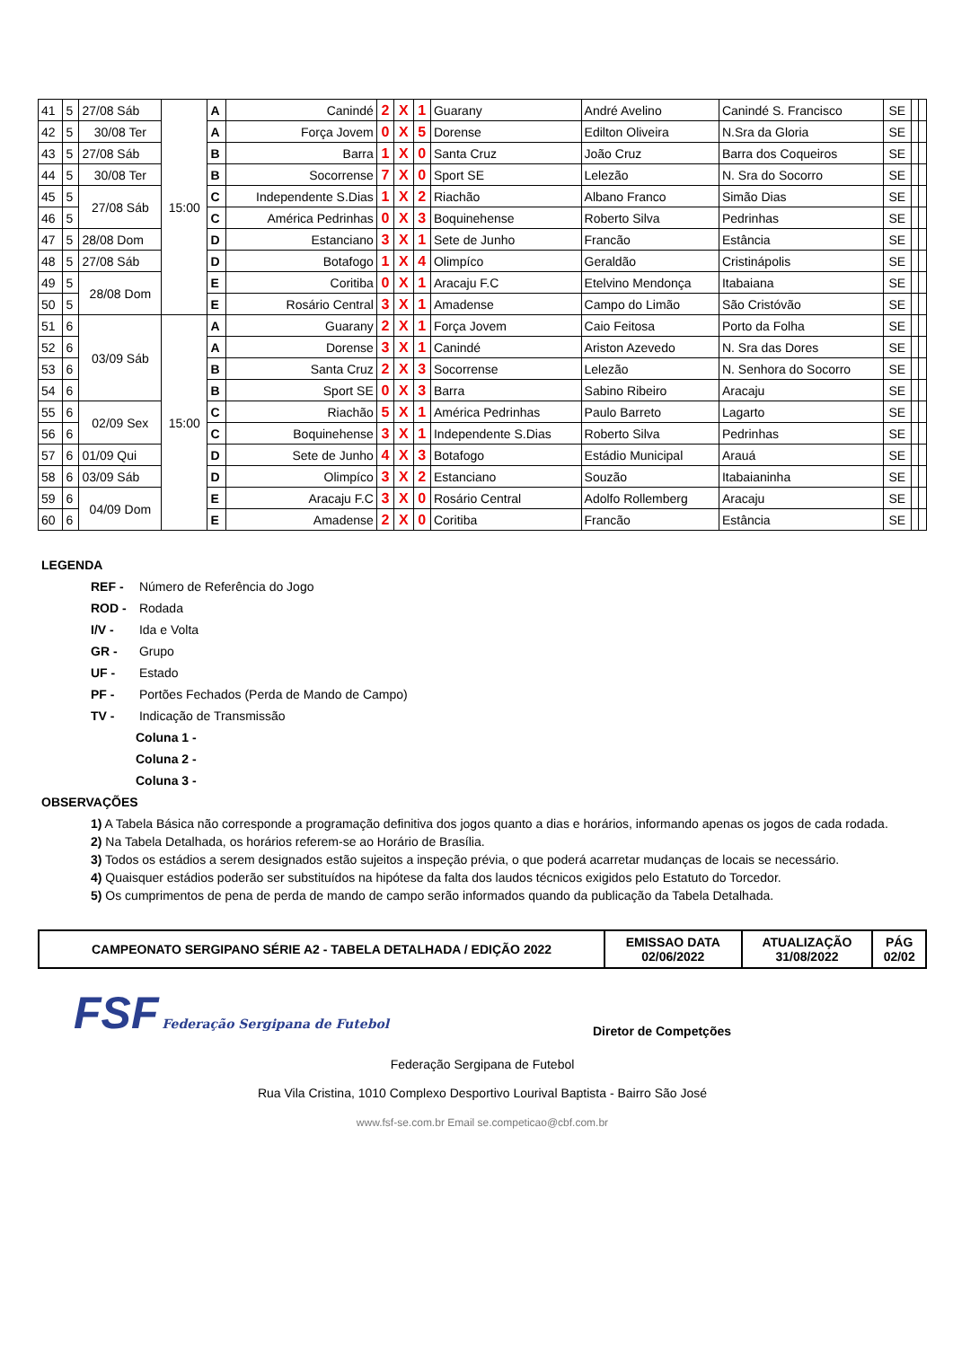| 41 | 5 | 27/08 Sáb | 15:00 | A | Canindé | 2 | X | 1 | Guarany | André Avelino | Canindé S. Francisco | SE | | |
| 42 | 5 | 30/08 Ter | | A | Força Jovem | 0 | X | 5 | Dorense | Edilton Oliveira | N.Sra da Gloria | SE | | |
| 43 | 5 | 27/08 Sáb | | B | Barra | 1 | X | 0 | Santa Cruz | João Cruz | Barra dos Coqueiros | SE | | |
| 44 | 5 | 30/08 Ter | | B | Socorrense | 7 | X | 0 | Sport SE | Lelezão | N. Sra do Socorro | SE | | |
| 45 | 5 | 27/08 Sáb | | C | Independente S.Dias | 1 | X | 2 | Riachão | Albano Franco | Simão Dias | SE | | |
| 46 | 5 | | | C | América Pedrinhas | 0 | X | 3 | Boquinehense | Roberto Silva | Pedrinhas | SE | | |
| 47 | 5 | 28/08 Dom | | D | Estanciano | 3 | X | 1 | Sete de Junho | Francão | Estância | SE | | |
| 48 | 5 | 27/08 Sáb | | D | Botafogo | 1 | X | 4 | Olimpíco | Geraldão | Cristinápolis | SE | | |
| 49 | 5 | 28/08 Dom | | E | Coritiba | 0 | X | 1 | Aracaju F.C | Etelvino Mendonça | Itabaiana | SE | | |
| 50 | 5 | | | E | Rosário Central | 3 | X | 1 | Amadense | Campo do Limão | São Cristóvão | SE | | |
| 51 | 6 | 03/09 Sáb | 15:00 | A | Guarany | 2 | X | 1 | Força Jovem | Caio Feitosa | Porto da Folha | SE | | |
| 52 | 6 | | | A | Dorense | 3 | X | 1 | Canindé | Ariston Azevedo | N. Sra das Dores | SE | | |
| 53 | 6 | | | B | Santa Cruz | 2 | X | 3 | Socorrense | Lelezão | N. Senhora do Socorro | SE | | |
| 54 | 6 | | | B | Sport SE | 0 | X | 3 | Barra | Sabino Ribeiro | Aracaju | SE | | |
| 55 | 6 | 02/09 Sex | | C | Riachão | 5 | X | 1 | América Pedrinhas | Paulo Barreto | Lagarto | SE | | |
| 56 | 6 | | | C | Boquinehense | 3 | X | 1 | Independente S.Dias | Roberto Silva | Pedrinhas | SE | | |
| 57 | 6 | 01/09 Qui | | D | Sete de Junho | 4 | X | 3 | Botafogo | Estádio Municipal | Arauá | SE | | |
| 58 | 6 | 03/09 Sáb | | D | Olimpíco | 3 | X | 2 | Estanciano | Souzão | Itabaianinha | SE | | |
| 59 | 6 | 04/09 Dom | | E | Aracaju F.C | 3 | X | 0 | Rosário Central | Adolfo Rollemberg | Aracaju | SE | | |
| 60 | 6 | | | E | Amadense | 2 | X | 0 | Coritiba | Francão | Estância | SE | | |
LEGENDA
REF - Número de Referência do Jogo
ROD - Rodada
I/V - Ida e Volta
GR - Grupo
UF - Estado
PF - Portões Fechados (Perda de Mando de Campo)
TV - Indicação de Transmissão
Coluna 1 -
Coluna 2 -
Coluna 3 -
OBSERVAÇÕES
1) A Tabela Básica não corresponde a programação definitiva dos jogos quanto a dias e horários, informando apenas os jogos de cada rodada.
2) Na Tabela Detalhada, os horários referem-se ao Horário de Brasília.
3) Todos os estádios a serem designados estão sujeitos a inspeção prévia, o que poderá acarretar mudanças de locais se necessário.
4) Quaisquer estádios poderão ser substituídos na hipótese da falta dos laudos técnicos exigidos pelo Estatuto do Torcedor.
5) Os cumprimentos de pena de perda de mando de campo serão informados quando da publicação da Tabela Detalhada.
| CAMPEONATO SERGIPANO SÉRIE A2 - TABELA DETALHADA / EDIÇÃO 2022 | EMISSAO DATA 02/06/2022 | ATUALIZAÇÃO 31/08/2022 | PÁG 02/02 |
FSF Federação Sergipana de Futebol
Diretor de Competções
Federação Sergipana de Futebol
Rua Vila Cristina, 1010 Complexo Desportivo Lourival Baptista - Bairro São José
www.fsf-se.com.br Email se.competicao@cbf.com.br